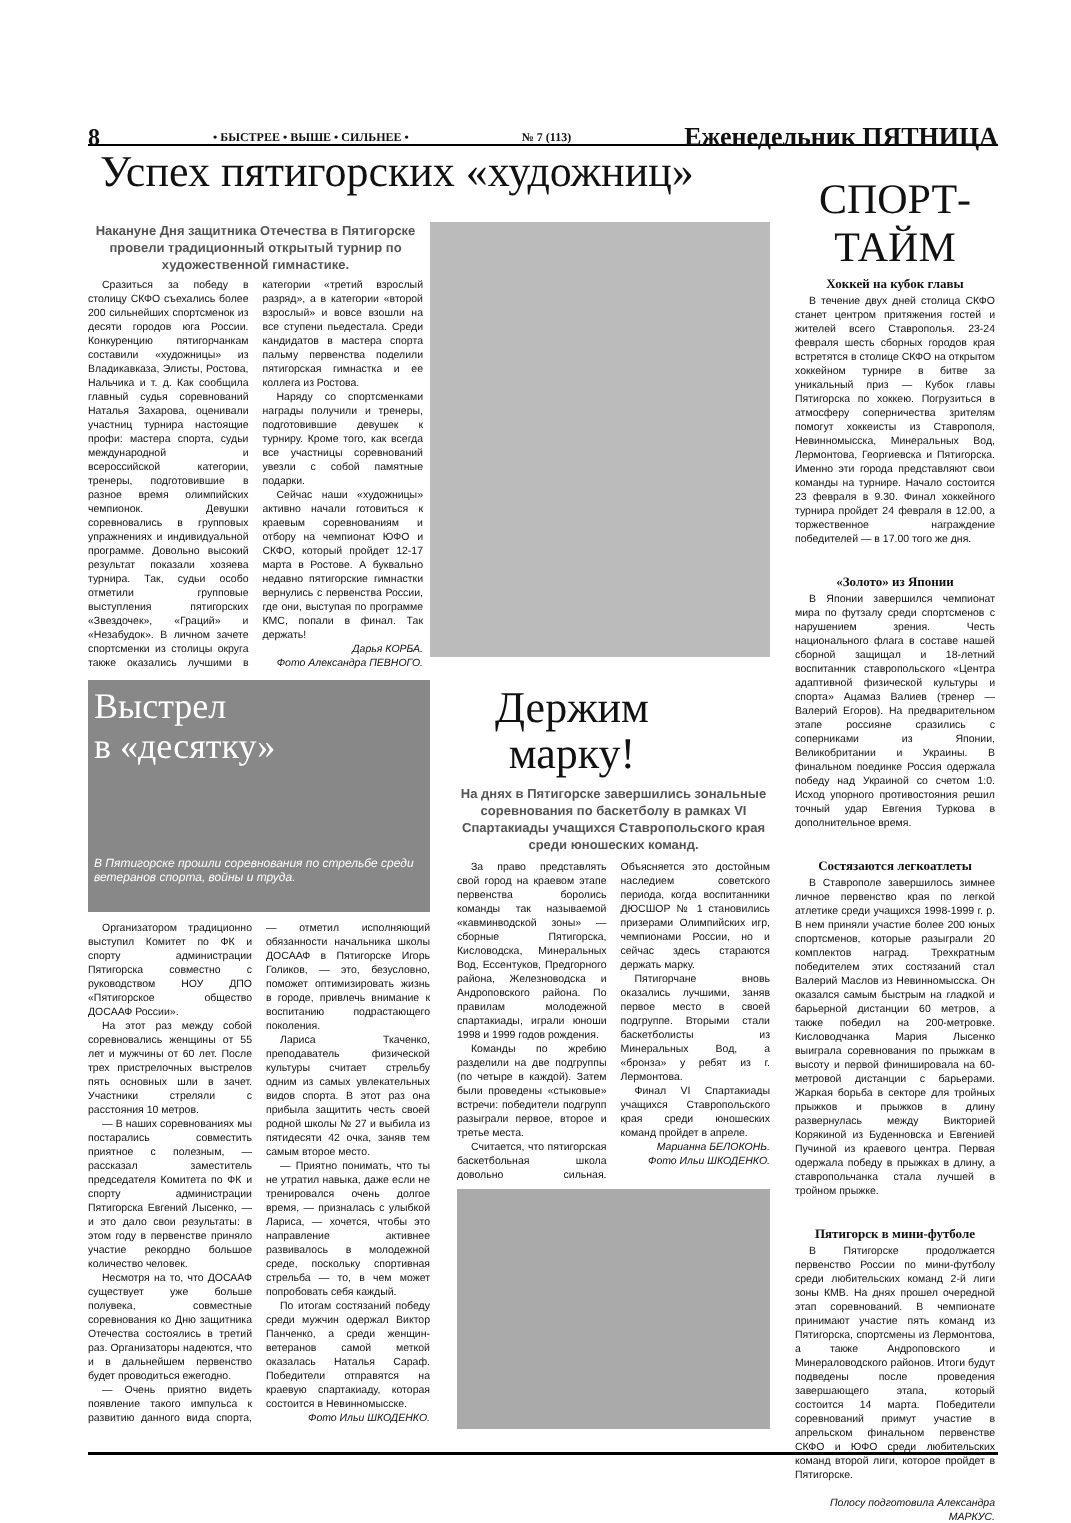8 • БЫСТРЕЕ • ВЫШЕ • СИЛЬНЕЕ • № 7 (113) Еженедельник ПЯТНИЦА
Успех пятигорских «художниц»
Накануне Дня защитника Отечества в Пятигорске провели традиционный открытый турнир по художественной гимнастике.
Сразиться за победу в столицу СКФО съехались более 200 сильнейших спортсменок из десяти городов юга России. Конкуренцию пятигорчанкам составили «художницы» из Владикавказа, Элисты, Ростова, Нальчика и т. д. Как сообщила главный судья соревнований Наталья Захарова, оценивали участниц турнира настоящие профи: мастера спорта, судьи международной и всероссийской категории, тренеры, подготовившие в разное время олимпийских чемпионок. Девушки соревновались в групповых упражнениях и индивидуальной программе. Довольно высокий результат показали хозяева турнира. Так, судьи особо отметили групповые выступления пятигорских «Звездочек», «Граций» и «Незабудок». В личном зачете спортсменки из столицы округа также оказались лучшими в категории «третий взрослый разряд», а в категории «второй взрослый» и вовсе взошли на все ступени пьедестала. Среди кандидатов в мастера спорта пальму первенства поделили пятигорская гимнастка и ее коллега из Ростова.
Наряду со спортсменками награды получили и тренеры, подготовившие девушек к турниру. Кроме того, как всегда все участницы соревнований увезли с собой памятные подарки.
Сейчас наши «художницы» активно начали готовиться к краевым соревнованиям и отбору на чемпионат ЮФО и СКФО, который пройдет 12-17 марта в Ростове. А буквально недавно пятигорские гимнастки вернулись с первенства России, где они, выступая по программе КМС, попали в финал. Так держать!
Дарья КОРБА.
Фото Александра ПЕВНОГО.
СПОРТ-
ТАЙМ
Хоккей на кубок главы
В течение двух дней столица СКФО станет центром притяжения гостей и жителей всего Ставрополья. 23-24 февраля шесть сборных городов края встретятся в столице СКФО на открытом хоккейном турнире в битве за уникальный приз — Кубок главы Пятигорска по хоккею. Погрузиться в атмосферу соперничества зрителям помогут хоккеисты из Ставрополя, Невинномысска, Минеральных Вод, Лермонтова, Георгиевска и Пятигорска. Именно эти города представляют свои команды на турнире. Начало состоится 23 февраля в 9.30. Финал хоккейного турнира пройдет 24 февраля в 12.00, а торжественное награждение победителей — в 17.00 того же дня.
«Золото» из Японии
В Японии завершился чемпионат мира по футзалу среди спортсменов с нарушением зрения. Честь национального флага в составе нашей сборной защищал и 18-летний воспитанник ставропольского «Центра адаптивной физической культуры и спорта» Ацамаз Валиев (тренер — Валерий Егоров). На предварительном этапе россияне сразились с соперниками из Японии, Великобритании и Украины. В финальном поединке Россия одержала победу над Украиной со счетом 1:0. Исход упорного противостояния решил точный удар Евгения Туркова в дополнительное время.
Состязаются легкоатлеты
В Ставрополе завершилось зимнее личное первенство края по легкой атлетике среди учащихся 1998-1999 г. р. В нем приняли участие более 200 юных спортсменов, которые разыграли 20 комплектов наград. Трехкратным победителем этих состязаний стал Валерий Маслов из Невинномысска. Он оказался самым быстрым на гладкой и барьерной дистанции 60 метров, а также победил на 200-метровке. Кисловодчанка Мария Лысенко выиграла соревнования по прыжкам в высоту и первой финишировала на 60-метровой дистанции с барьерами. Жаркая борьба в секторе для тройных прыжков и прыжков в длину развернулась между Викторией Корякиной из Буденновска и Евгенией Пучиной из краевого центра. Первая одержала победу в прыжках в длину, а ставропольчанка стала лучшей в тройном прыжке.
Пятигорск в мини-футболе
В Пятигорске продолжается первенство России по мини-футболу среди любительских команд 2-й лиги зоны КМВ. На днях прошел очередной этап соревнований. В чемпионате принимают участие пять команд из Пятигорска, спортсмены из Лермонтова, а также Андроповского и Минераловодского районов. Итоги будут подведены после проведения завершающего этапа, который состоится 14 марта. Победители соревнований примут участие в апрельском финальном первенстве СКФО и ЮФО среди любительских команд второй лиги, которое пройдет в Пятигорске.
Полосу подготовила Александра МАРКУС.
Выстрел
в «десятку»
В Пятигорске прошли соревнования по стрельбе среди ветеранов спорта, войны и труда.
Организатором традиционно выступил Комитет по ФК и спорту администрации Пятигорска совместно с руководством НОУ ДПО «Пятигорское общество ДОСААФ России».
На этот раз между собой соревновались женщины от 55 лет и мужчины от 60 лет. После трех пристрелочных выстрелов пять основных шли в зачет. Участники стреляли с расстояния 10 метров.
— В наших соревнованиях мы постарались совместить приятное с полезным, — рассказал заместитель председателя Комитета по ФК и спорту администрации Пятигорска Евгений Лысенко, — и это дало свои результаты: в этом году в первенстве приняло участие рекордно большое количество человек.
Несмотря на то, что ДОСААФ существует уже больше полувека, совместные соревнования ко Дню защитника Отечества состоялись в третий раз. Организаторы надеются, что и в дальнейшем первенство будет проводиться ежегодно.
— Очень приятно видеть появление такого импульса к развитию данного вида спорта, — отметил исполняющий обязанности начальника школы ДОСААФ в Пятигорске Игорь Голиков, — это, безусловно, поможет оптимизировать жизнь в городе, привлечь внимание к воспитанию подрастающего поколения.
Лариса Ткаченко, преподаватель физической культуры считает стрельбу одним из самых увлекательных видов спорта. В этот раз она прибыла защитить честь своей родной школы № 27 и выбила из пятидесяти 42 очка, заняв тем самым второе место.
— Приятно понимать, что ты не утратил навыка, даже если не тренировался очень долгое время, — призналась с улыбкой Лариса, — хочется, чтобы это направление активнее развивалось в молодежной среде, поскольку спортивная стрельба — то, в чем может попробовать себя каждый.
По итогам состязаний победу среди мужчин одержал Виктор Панченко, а среди женщин-ветеранов самой меткой оказалась Наталья Сараф. Победители отправятся на краевую спартакиаду, которая состоится в Невинномысске.
Фото Ильи ШКОДЕНКО.
Держим марку!
На днях в Пятигорске завершились зональные соревнования по баскетболу в рамках VI Спартакиады учащихся Ставропольского края среди юношеских команд.
За право представлять свой город на краевом этапе первенства боролись команды так называемой «кавминводской зоны» — сборные Пятигорска, Кисловодска, Минеральных Вод, Ессентуков, Предгорного района, Железноводска и Андроповского района. По правилам молодежной спартакиады, играли юноши 1998 и 1999 годов рождения.
Команды по жребию разделили на две подгруппы (по четыре в каждой). Затем были проведены «стыковые» встречи: победители подгрупп разыграли первое, второе и третье места.
Считается, что пятигорская баскетбольная школа довольно сильная. Объясняется это достойным наследием советского периода, когда воспитанники ДЮСШОР № 1 становились призерами Олимпийских игр, чемпионами России, но и сейчас здесь стараются держать марку.
Пятигорчане вновь оказались лучшими, заняв первое место в своей подгруппе. Вторыми стали баскетболисты из Минеральных Вод, а «бронза» у ребят из г. Лермонтова.
Финал VI Спартакиады учащихся Ставропольского края среди юношеских команд пройдет в апреле.
Марианна БЕЛОКОНЬ.
Фото Ильи ШКОДЕНКО.